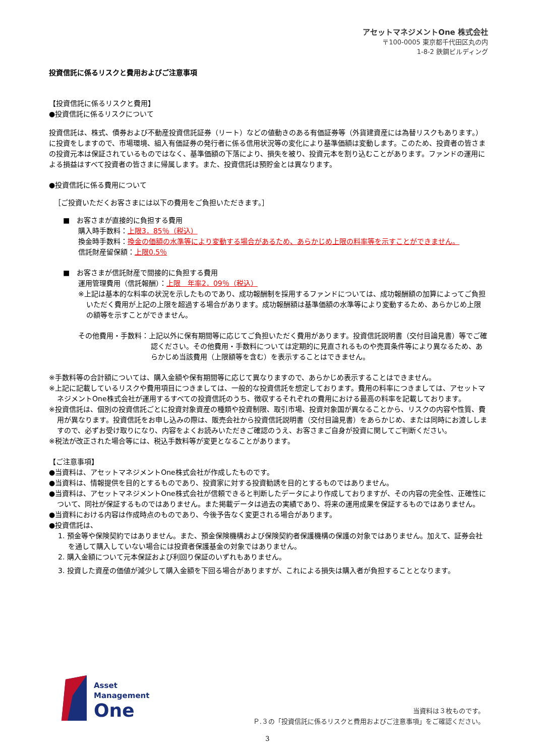アセットマネジメントOne 株式会社
〒100-0005 東京都千代田区丸の内
1-8-2 鉄鋼ビルディング
投資信託に係るリスクと費用およびご注意事項
【投資信託に係るリスクと費用】
●投資信託に係るリスクについて
投資信託は、株式、債券および不動産投資信託証券（リート）などの値動きのある有価証券等（外貨建資産には為替リスクもあります。）に投資をしますので、市場環境、組入有価証券の発行者に係る信用状況等の変化により基準価額は変動します。このため、投資者の皆さまの投資元本は保証されているものではなく、基準価額の下落により、損失を被り、投資元本を割り込むことがあります。ファンドの運用による損益はすべて投資者の皆さまに帰属します。また、投資信託は預貯金とは異なります。
●投資信託に係る費用について
［ご投資いただくお客さまには以下の費用をご負担いただきます。］
■　お客さまが直接的に負担する費用
購入時手数料：上限3．85％（税込）
換金時手数料：換金の価額の水準等により変動する場合があるため、あらかじめ上限の料率等を示すことができません。
信託財産留保額：上限0.5％
■　お客さまが信託財産で間接的に負担する費用
運用管理費用（信託報酬）：上限　年率2．09％（税込）
※上記は基本的な料率の状況を示したものであり、成功報酬制を採用するファンドについては、成功報酬額の加算によってご負担いただく費用が上記の上限を超過する場合があります。成功報酬額は基準価額の水準等により変動するため、あらかじめ上限の額等を示すことができません。
その他費用・手数料：上記以外に保有期間等に応じてご負担いただく費用があります。投資信託説明書（交付目論見書）等でご確認ください。その他費用・手数料については定期的に見直されるものや売買条件等により異なるため、あらかじめ当該費用（上限額等を含む）を表示することはできません。
※手数料等の合計額については、購入金額や保有期間等に応じて異なりますので、あらかじめ表示することはできません。
※上記に記載しているリスクや費用項目につきましては、一般的な投資信託を想定しております。費用の料率につきましては、アセットマネジメントOne株式会社が運用するすべての投資信託のうち、徴収するそれぞれの費用における最高の料率を記載しております。
※投資信託は、個別の投資信託ごとに投資対象資産の種類や投資制限、取引市場、投資対象国が異なることから、リスクの内容や性質、費用が異なります。投資信託をお申し込みの際は、販売会社から投資信託説明書（交付目論見書）をあらかじめ、または同時にお渡ししますので、必ずお受け取りになり、内容をよくお読みいただきご確認のうえ、お客さまご自身が投資に関してご判断ください。
※税法が改正された場合等には、税込手数料等が変更となることがあります。
【ご注意事項】
●当資料は、アセットマネジメントOne株式会社が作成したものです。
●当資料は、情報提供を目的とするものであり、投資家に対する投資勧誘を目的とするものではありません。
●当資料は、アセットマネジメントOne株式会社が信頼できると判断したデータにより作成しておりますが、その内容の完全性、正確性について、同社が保証するものではありません。また掲載データは過去の実績であり、将来の運用成果を保証するものではありません。
●当資料における内容は作成時点のものであり、今後予告なく変更される場合があります。
●投資信託は、
1. 預金等や保険契約ではありません。また、預金保険機構および保険契約者保護機構の保護の対象ではありません。加えて、証券会社を通して購入していない場合には投資者保護基金の対象ではありません。
2. 購入金額について元本保証および利回り保証のいずれもありません。
3. 投資した資産の価値が減少して購入金額を下回る場合がありますが、これによる損失は購入者が負担することとなります。
Asset
Management
One
当資料は３枚ものです。
Ｐ.３の「投資信託に係るリスクと費用およびご注意事項」をご確認ください。
3